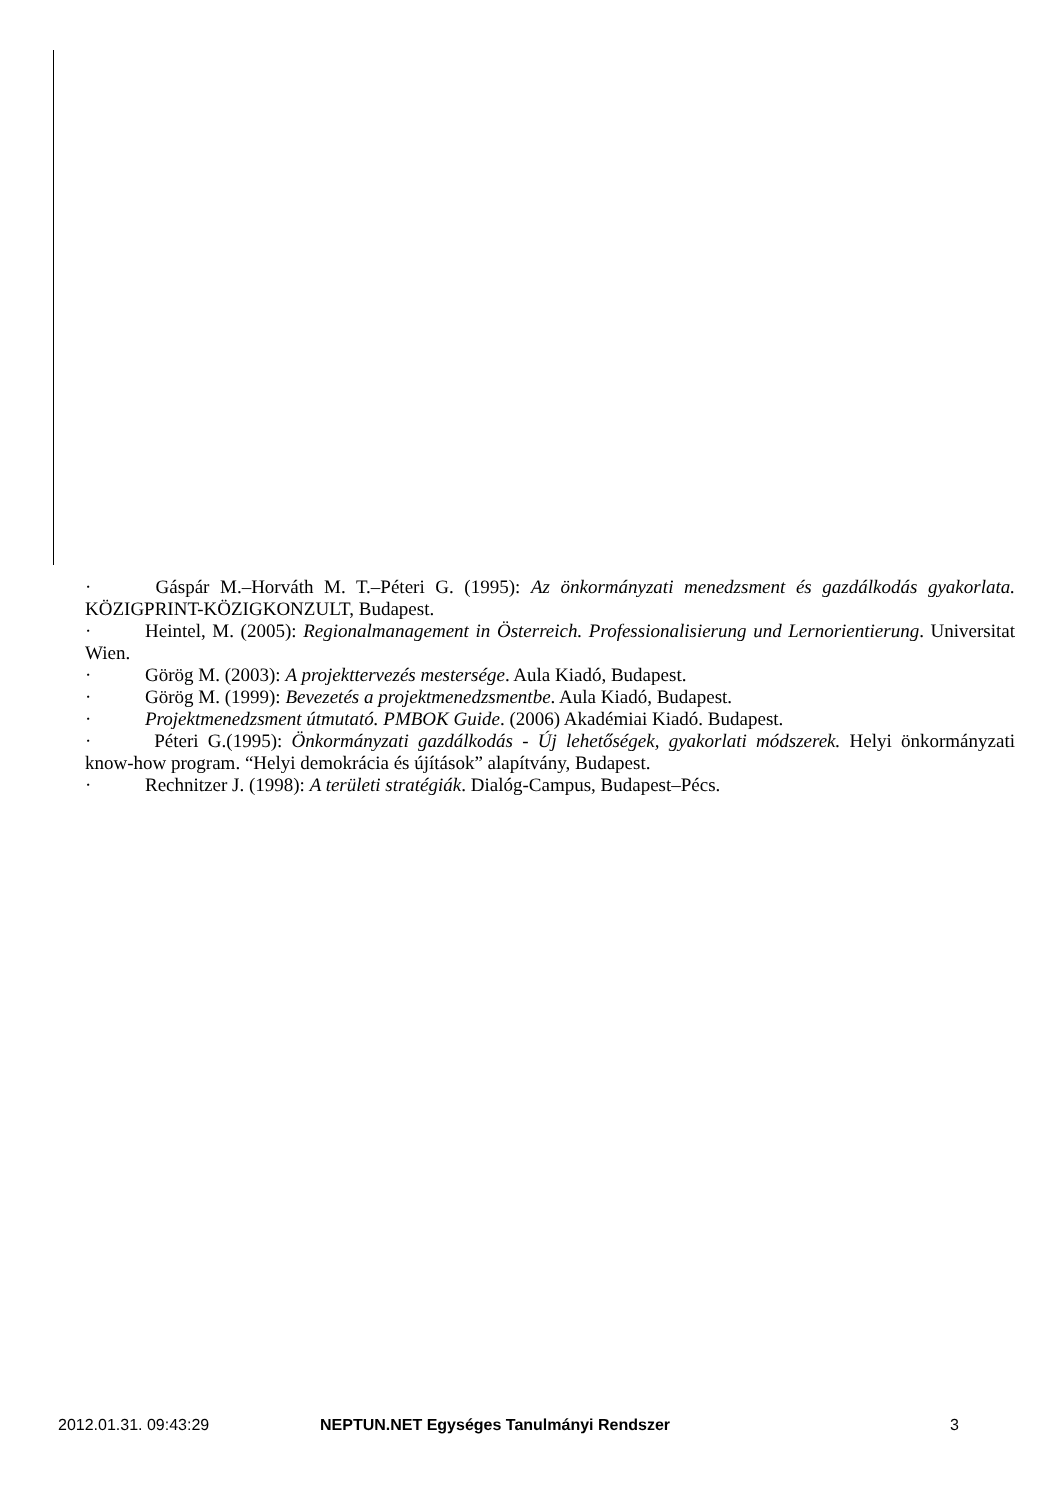· Gáspár M.–Horváth M. T.–Péteri G. (1995): Az önkormányzati menedzsment és gazdálkodás gyakorlata. KÖZIGPRINT-KÖZIGKONZULT, Budapest.
· Heintel, M. (2005): Regionalmanagement in Österreich. Professionalisierung und Lernorientierung. Universitat Wien.
· Görög M. (2003): A projekttervezés mestersége. Aula Kiadó, Budapest.
· Görög M. (1999): Bevezetés a projektmenedzsmentbe. Aula Kiadó, Budapest.
· Projektmenedzsment útmutató. PMBOK Guide. (2006) Akadémiai Kiadó. Budapest.
· Péteri G.(1995): Önkormányzati gazdálkodás - Új lehetőségek, gyakorlati módszerek. Helyi önkormányzati know-how program. “Helyi demokrácia és újítások” alapítvány, Budapest.
· Rechnitzer J. (1998): A területi stratégiák. Dialóg-Campus, Budapest–Pécs.
2012.01.31. 09:43:29 NEPTUN.NET Egységes Tanulmányi Rendszer 3